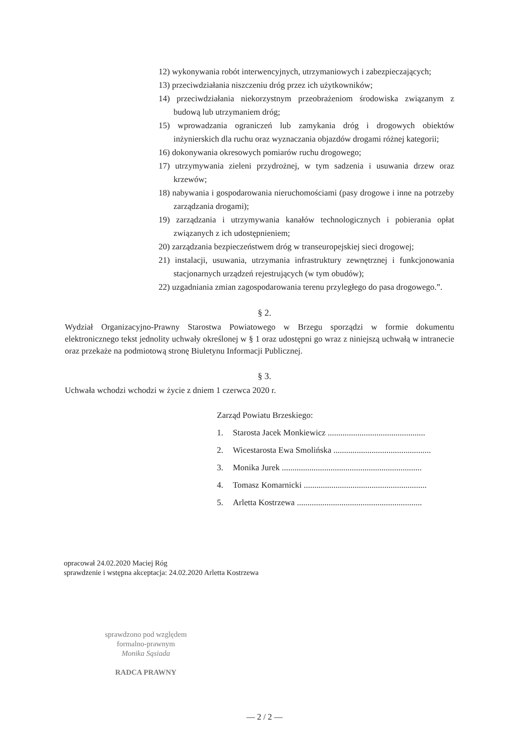12) wykonywania robót interwencyjnych, utrzymaniowych i zabezpieczających;
13) przeciwdziałania niszczeniu dróg przez ich użytkowników;
14) przeciwdziałania niekorzystnym przeobrażeniom środowiska związanym z budową lub utrzymaniem dróg;
15) wprowadzania ograniczeń lub zamykania dróg i drogowych obiektów inżynierskich dla ruchu oraz wyznaczania objazdów drogami różnej kategorii;
16) dokonywania okresowych pomiarów ruchu drogowego;
17) utrzymywania zieleni przydrożnej, w tym sadzenia i usuwania drzew oraz krzewów;
18) nabywania i gospodarowania nieruchomościami (pasy drogowe i inne na potrzeby zarządzania drogami);
19) zarządzania i utrzymywania kanałów technologicznych i pobierania opłat związanych z ich udostępnieniem;
20) zarządzania bezpieczeństwem dróg w transeuropejskiej sieci drogowej;
21) instalacji, usuwania, utrzymania infrastruktury zewnętrznej i funkcjonowania stacjonarnych urządzeń rejestrujących (w tym obudów);
22) uzgadniania zmian zagospodarowania terenu przyległego do pasa drogowego.”.
§ 2.
Wydział Organizacyjno-Prawny Starostwa Powiatowego w Brzegu sporządzi w formie dokumentu elektronicznego tekst jednolity uchwały określonej w § 1 oraz udostępni go wraz z niniejszą uchwałą w intranecie oraz przekaże na podmiotową stronę Biuletynu Informacji Publicznej.
§ 3.
Uchwała wchodzi wchodzi w życie z dniem 1 czerwca 2020 r.
Zarząd Powiatu Brzeskiego:
1. Starosta Jacek Monkiewicz ..............................................
2. Wicestarosta Ewa Smolińska ..............................................
3. Monika Jurek ..................................................................
4. Tomasz Komarnicki ..........................................................
5. Arletta Kostrzewa ...........................................................
opracował 24.02.2020 Maciej Róg
sprawdzenie i wstępna akceptacja: 24.02.2020 Arletta Kostrzewa
sprawdzono pod względem
formalno-prawnym
Monika Sąsiada
RADCA PRAWNY
— 2 / 2 —